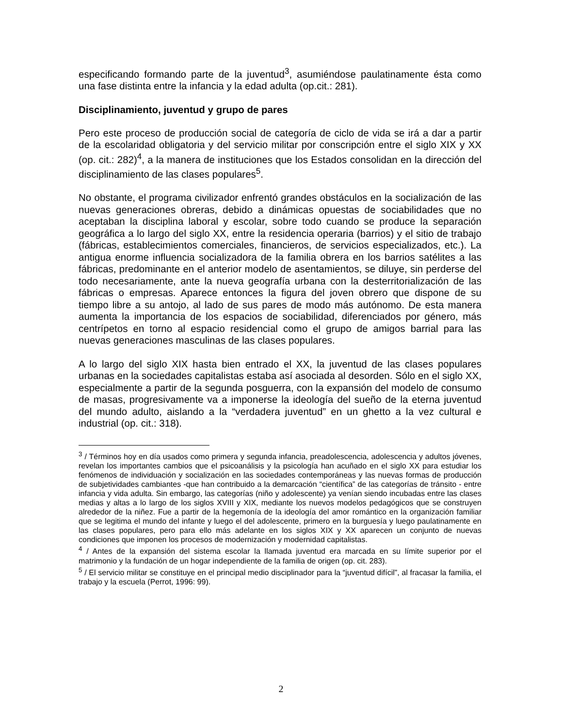especificando formando parte de la juventud<sup>3</sup>, asumiéndose paulatinamente ésta como una fase distinta entre la infancia y la edad adulta (op.cit.: 281).
Disciplinamiento, juventud y grupo de pares
Pero este proceso de producción social de categoría de ciclo de vida se irá a dar a partir de la escolaridad obligatoria y del servicio militar por conscripción entre el siglo XIX y XX (op. cit.: 282)<sup>4</sup>, a la manera de instituciones que los Estados consolidan en la dirección del disciplinamiento de las clases populares<sup>5</sup>.
No obstante, el programa civilizador enfrentó grandes obstáculos en la socialización de las nuevas generaciones obreras, debido a dinámicas opuestas de sociabilidades que no aceptaban la disciplina laboral y escolar, sobre todo cuando se produce la separación geográfica a lo largo del siglo XX, entre la residencia operaria (barrios) y el sitio de trabajo (fábricas, establecimientos comerciales, financieros, de servicios especializados, etc.). La antigua enorme influencia socializadora de la familia obrera en los barrios satélites a las fábricas, predominante en el anterior modelo de asentamientos, se diluye, sin perderse del todo necesariamente, ante la nueva geografía urbana con la desterritorialización de las fábricas o empresas. Aparece entonces la figura del joven obrero que dispone de su tiempo libre a su antojo, al lado de sus pares de modo más autónomo. De esta manera aumenta la importancia de los espacios de sociabilidad, diferenciados por género, más centrípetos en torno al espacio residencial como el grupo de amigos barrial para las nuevas generaciones masculinas de las clases populares.
A lo largo del siglo XIX hasta bien entrado el XX, la juventud de las clases populares urbanas en la sociedades capitalistas estaba así asociada al desorden. Sólo en el siglo XX, especialmente a partir de la segunda posguerra, con la expansión del modelo de consumo de masas, progresivamente va a imponerse la ideología del sueño de la eterna juventud del mundo adulto, aislando a la “verdadera juventud” en un ghetto a la vez cultural e industrial (op. cit.: 318).
<sup>3</sup> / Términos hoy en día usados como primera y segunda infancia, preadolescencia, adolescencia y adultos jóvenes, revelan los importantes cambios que el psicoanálisis y la psicología han acuñado en el siglo XX para estudiar los fenómenos de individuación y socialización en las sociedades contemporáneas y las nuevas formas de producción de subjetividades cambiantes -que han contribuido a la demarcación “científica” de las categorías de tránsito - entre infancia y vida adulta. Sin embargo, las categorías (niño y adolescente) ya venían siendo incubadas entre las clases medias y altas a lo largo de los siglos XVIII y XIX, mediante los nuevos modelos pedagógicos que se construyen alrededor de la niñez. Fue a partir de la hegemonía de la ideología del amor romántico en la organización familiar que se legitima el mundo del infante y luego el del adolescente, primero en la burguesía y luego paulatinamente en las clases populares, pero para ello más adelante en los siglos XIX y XX aparecen un conjunto de nuevas condiciones que imponen los procesos de modernización y modernidad capitalistas.
<sup>4</sup> / Antes de la expansión del sistema escolar la llamada juventud era marcada en su límite superior por el matrimonio y la fundación de un hogar independiente de la familia de origen (op. cit. 283).
<sup>5</sup> / El servicio militar se constituye en el principal medio disciplinador para la “juventud difícil”, al fracasar la familia, el trabajo y la escuela (Perrot, 1996: 99).
2